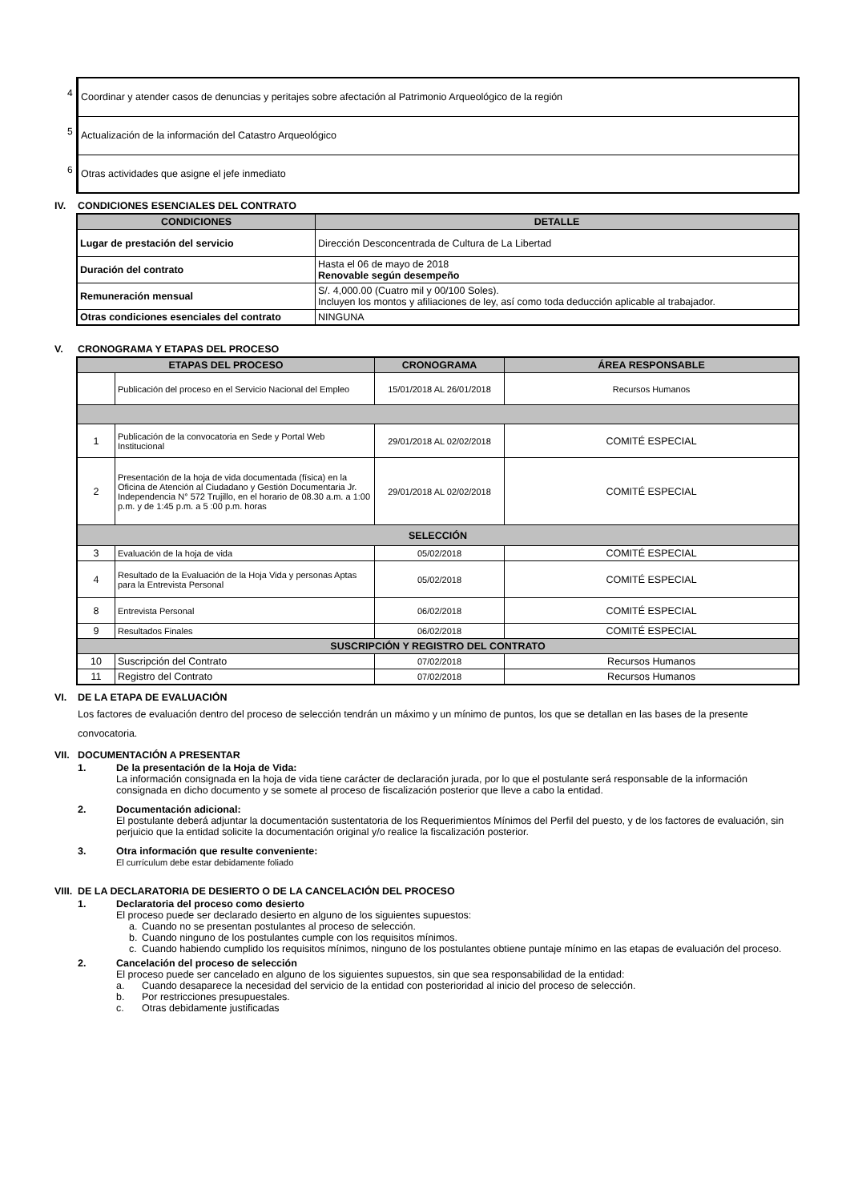| | Coordinar y atender casos de denuncias y peritajes sobre afectación al Patrimonio Arqueológico de la región |
| | Actualización de la información del Catastro Arqueológico |
| | Otras actividades que asigne el jefe inmediato |
4
5
6
IV. CONDICIONES ESENCIALES DEL CONTRATO
| CONDICIONES | DETALLE |
| --- | --- |
| Lugar de prestación del servicio | Dirección Desconcentrada de Cultura de La Libertad |
| Duración del contrato | Hasta el 06 de mayo de 2018 Renovable según desempeño |
| Remuneración mensual | S/. 4,000.00 (Cuatro mil y 00/100 Soles). Incluyen los montos y afiliaciones de ley, así como toda deducción aplicable al trabajador. |
| Otras condiciones esenciales del contrato | NINGUNA |
V. CRONOGRAMA Y ETAPAS DEL PROCESO
| ETAPAS DEL PROCESO | | CRONOGRAMA | ÁREA RESPONSABLE |
| --- | --- | --- | --- |
| | Publicación del proceso en el Servicio Nacional del Empleo | 15/01/2018 AL 26/01/2018 | Recursos Humanos |
| 1 | Publicación de la convocatoria en Sede y Portal Web Institucional | 29/01/2018 AL 02/02/2018 | COMITÉ ESPECIAL |
| 2 | Presentación de la hoja de vida documentada (física) en la Oficina de Atención al Ciudadano y Gestión Documentaria Jr. Independencia N° 572 Trujillo, en el horario de 08.30 a.m. a 1:00 p.m. y de 1:45 p.m. a 5 :00 p.m. horas | 29/01/2018 AL 02/02/2018 | COMITÉ ESPECIAL |
| SELECCIÓN | | | |
| 3 | Evaluación de la hoja de vida | 05/02/2018 | COMITÉ ESPECIAL |
| 4 | Resultado de la Evaluación de la Hoja Vida y personas Aptas para la Entrevista Personal | 05/02/2018 | COMITÉ ESPECIAL |
| 8 | Entrevista Personal | 06/02/2018 | COMITÉ ESPECIAL |
| 9 | Resultados Finales | 06/02/2018 | COMITÉ ESPECIAL |
| SUSCRIPCIÓN Y REGISTRO DEL CONTRATO | | | |
| 10 | Suscripción del Contrato | 07/02/2018 | Recursos Humanos |
| 11 | Registro del Contrato | 07/02/2018 | Recursos Humanos |
VI. DE LA ETAPA DE EVALUACIÓN
Los factores de evaluación dentro del proceso de selección tendrán un máximo y un mínimo de puntos, los que se detallan en las bases de la presente convocatoria.
VII. DOCUMENTACIÓN A PRESENTAR
1. De la presentación de la Hoja de Vida:
La información consignada en la hoja de vida tiene carácter de declaración jurada, por lo que el postulante será responsable de la información consignada en dicho documento y se somete al proceso de fiscalización posterior que lleve a cabo la entidad.
2. Documentación adicional:
El postulante deberá adjuntar la documentación sustentatoria de los Requerimientos Mínimos del Perfil del puesto, y de los factores de evaluación, sin perjuicio que la entidad solicite la documentación original y/o realice la fiscalización posterior.
3. Otra información que resulte conveniente:
El currículum debe estar debidamente foliado
VIII. DE LA DECLARATORIA DE DESIERTO O DE LA CANCELACIÓN DEL PROCESO
1. Declaratoria del proceso como desierto
El proceso puede ser declarado desierto en alguno de los siguientes supuestos:
a. Cuando no se presentan postulantes al proceso de selección.
b. Cuando ninguno de los postulantes cumple con los requisitos mínimos.
c. Cuando habiendo cumplido los requisitos mínimos, ninguno de los postulantes obtiene puntaje mínimo en las etapas de evaluación del proceso.
2. Cancelación del proceso de selección
El proceso puede ser cancelado en alguno de los siguientes supuestos, sin que sea responsabilidad de la entidad:
a. Cuando desaparece la necesidad del servicio de la entidad con posterioridad al inicio del proceso de selección.
b. Por restricciones presupuestales.
c. Otras debidamente justificadas